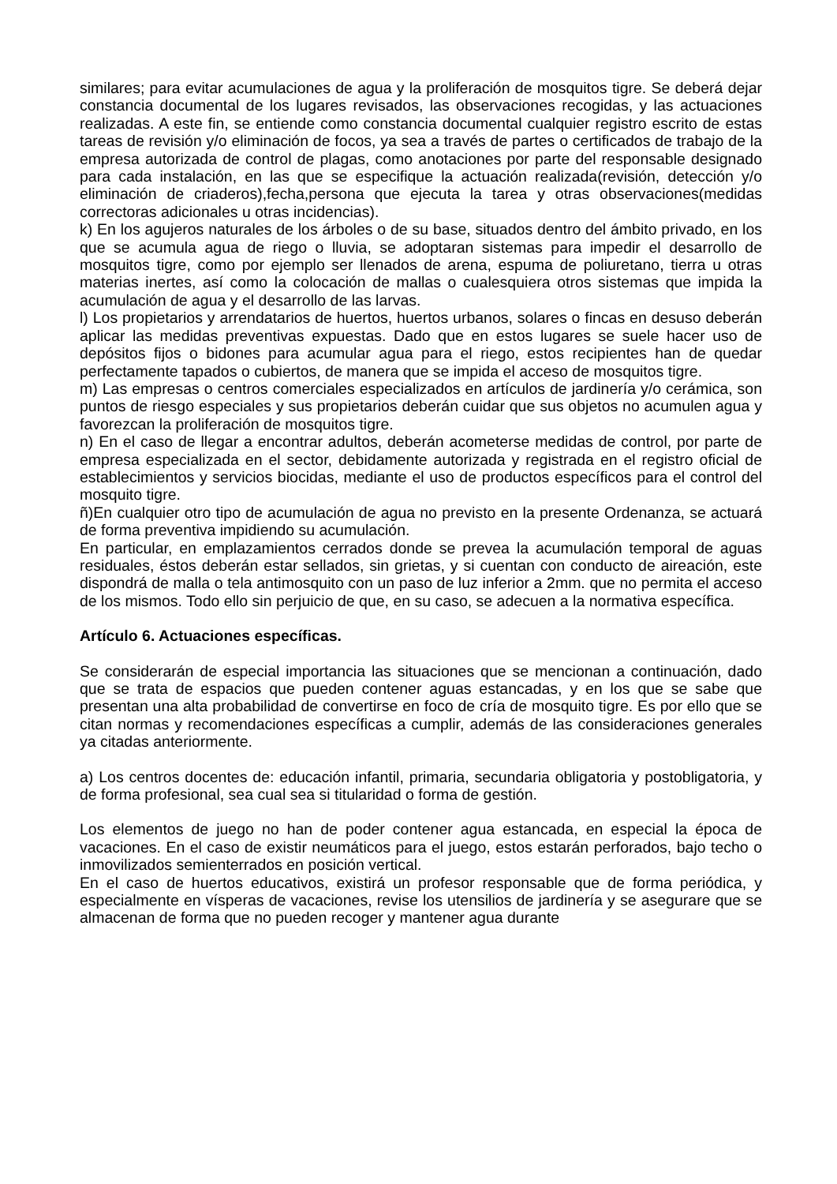similares; para evitar acumulaciones de agua y la proliferación de mosquitos tigre. Se deberá dejar constancia documental de los lugares revisados, las observaciones recogidas, y las actuaciones realizadas. A este fin, se entiende como constancia documental cualquier registro escrito de estas tareas de revisión y/o eliminación de focos, ya sea a través de partes o certificados de trabajo de la empresa autorizada de control de plagas, como anotaciones por parte del responsable designado para cada instalación, en las que se especifique la actuación realizada(revisión, detección y/o eliminación de criaderos),fecha,persona que ejecuta la tarea y otras observaciones(medidas correctoras adicionales u otras incidencias).
k) En los agujeros naturales de los árboles o de su base, situados dentro del ámbito privado, en los que se acumula agua de riego o lluvia, se adoptaran sistemas para impedir el desarrollo de mosquitos tigre, como por ejemplo ser llenados de arena, espuma de poliuretano, tierra u otras materias inertes, así como la colocación de mallas o cualesquiera otros sistemas que impida la acumulación de agua y el desarrollo de las larvas.
l) Los propietarios y arrendatarios de huertos, huertos urbanos, solares o fincas en desuso deberán aplicar las medidas preventivas expuestas. Dado que en estos lugares se suele hacer uso de depósitos fijos o bidones para acumular agua para el riego, estos recipientes han de quedar perfectamente tapados o cubiertos, de manera que se impida el acceso de mosquitos tigre.
m) Las empresas o centros comerciales especializados en artículos de jardinería y/o cerámica, son puntos de riesgo especiales y sus propietarios deberán cuidar que sus objetos no acumulen agua y favorezcan la proliferación de mosquitos tigre.
n) En el caso de llegar a encontrar adultos, deberán acometerse medidas de control, por parte de empresa especializada en el sector, debidamente autorizada y registrada en el registro oficial de establecimientos y servicios biocidas, mediante el uso de productos específicos para el control del mosquito tigre.
ñ)En cualquier otro tipo de acumulación de agua no previsto en la presente Ordenanza, se actuará de forma preventiva impidiendo su acumulación.
En particular, en emplazamientos cerrados donde se prevea la acumulación temporal de aguas residuales, éstos deberán estar sellados, sin grietas, y si cuentan con conducto de aireación, este dispondrá de malla o tela antimosquito con un paso de luz inferior a 2mm. que no permita el acceso de los mismos. Todo ello sin perjuicio de que, en su caso, se adecuen a la normativa específica.
Artículo 6. Actuaciones específicas.
Se considerarán de especial importancia las situaciones que se mencionan a continuación, dado que se trata de espacios que pueden contener aguas estancadas, y en los que se sabe que presentan una alta probabilidad de convertirse en foco de cría de mosquito tigre. Es por ello que se citan normas y recomendaciones específicas a cumplir, además de las consideraciones generales ya citadas anteriormente.
a) Los centros docentes de: educación infantil, primaria, secundaria obligatoria y postobligatoria, y de forma profesional, sea cual sea si titularidad o forma de gestión.
Los elementos de juego no han de poder contener agua estancada, en especial la época de vacaciones. En el caso de existir neumáticos para el juego, estos estarán perforados, bajo techo o inmovilizados semienterrados en posición vertical.
En el caso de huertos educativos, existirá un profesor responsable que de forma periódica, y especialmente en vísperas de vacaciones, revise los utensilios de jardinería y se asegurare que se almacenan de forma que no pueden recoger y mantener agua durante